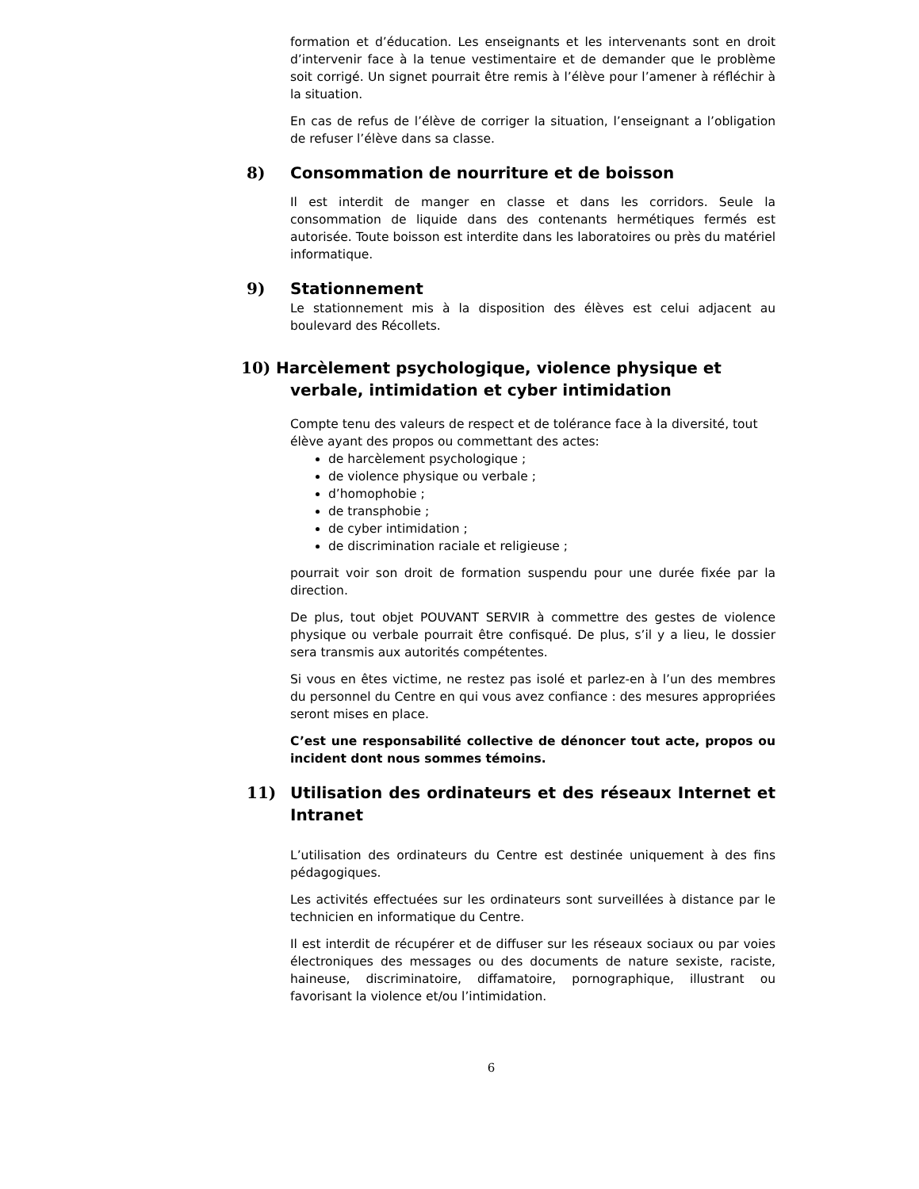formation et d’éducation. Les enseignants et les intervenants sont en droit d’intervenir face à la tenue vestimentaire et de demander que le problème soit corrigé. Un signet pourrait être remis à l’élève pour l’amener à réfléchir à la situation.
En cas de refus de l’élève de corriger la situation, l’enseignant a l’obligation de refuser l’élève dans sa classe.
8) Consommation de nourriture et de boisson
Il est interdit de manger en classe et dans les corridors. Seule la consommation de liquide dans des contenants hermétiques fermés est autorisée. Toute boisson est interdite dans les laboratoires ou près du matériel informatique.
9) Stationnement
Le stationnement mis à la disposition des élèves est celui adjacent au boulevard des Récollets.
10) Harcèlement psychologique, violence physique et
verbale, intimidation et cyber intimidation
Compte tenu des valeurs de respect et de tolérance face à la diversité, tout élève ayant des propos ou commettant des actes:
de harcèlement psychologique ;
de violence physique ou verbale ;
d’homophobie ;
de transphobie ;
de cyber intimidation ;
de discrimination raciale et religieuse ;
pourrait voir son droit de formation suspendu pour une durée fixée par la direction.
De plus, tout objet POUVANT SERVIR à commettre des gestes de violence physique ou verbale pourrait être confisqué. De plus, s’il y a lieu, le dossier sera transmis aux autorités compétentes.
Si vous en êtes victime, ne restez pas isolé et parlez-en à l’un des membres du personnel du Centre en qui vous avez confiance : des mesures appropriées seront mises en place.
C’est une responsabilité collective de dénoncer tout acte, propos ou incident dont nous sommes témoins.
11) Utilisation des ordinateurs et des réseaux Internet et Intranet
L’utilisation des ordinateurs du Centre est destinée uniquement à des fins pédagogiques.
Les activités effectuées sur les ordinateurs sont surveillées à distance par le technicien en informatique du Centre.
Il est interdit de récupérer et de diffuser sur les réseaux sociaux ou par voies électroniques des messages ou des documents de nature sexiste, raciste, haineuse, discriminatoire, diffamatoire, pornographique, illustrant ou favorisant la violence et/ou l’intimidation.
6